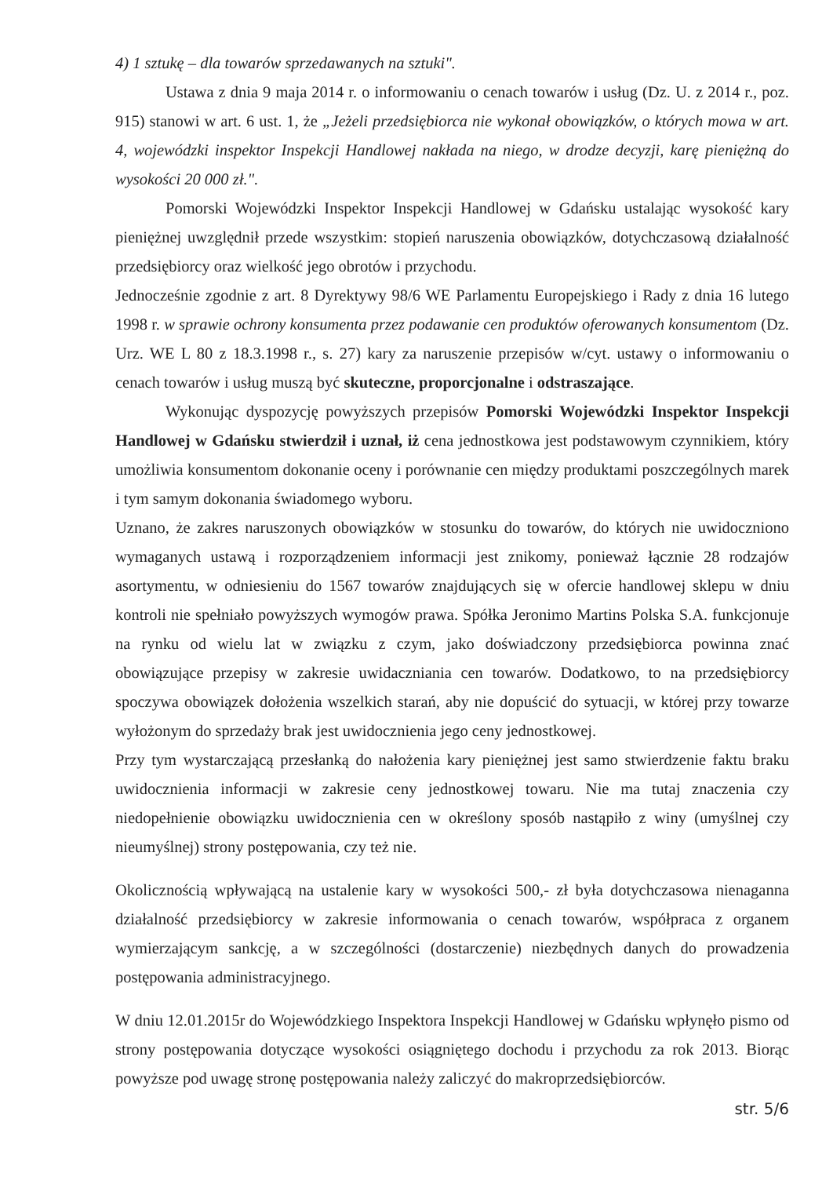4) 1 sztukę – dla towarów sprzedawanych na sztuki".
Ustawa z dnia 9 maja 2014 r. o informowaniu o cenach towarów i usług (Dz. U. z 2014 r., poz. 915) stanowi w art. 6 ust. 1, że „Jeżeli przedsiębiorca nie wykonał obowiązków, o których mowa w art. 4, wojewódzki inspektor Inspekcji Handlowej nakłada na niego, w drodze decyzji, karę pieniężną do wysokości 20 000 zł.".
Pomorski Wojewódzki Inspektor Inspekcji Handlowej w Gdańsku ustalając wysokość kary pieniężnej uwzględnił przede wszystkim: stopień naruszenia obowiązków, dotychczasową działalność przedsiębiorcy oraz wielkość jego obrotów i przychodu.
Jednocześnie zgodnie z art. 8 Dyrektywy 98/6 WE Parlamentu Europejskiego i Rady z dnia 16 lutego 1998 r. w sprawie ochrony konsumenta przez podawanie cen produktów oferowanych konsumentom (Dz. Urz. WE L 80 z 18.3.1998 r., s. 27) kary za naruszenie przepisów w/cyt. ustawy o informowaniu o cenach towarów i usług muszą być skuteczne, proporcjonalne i odstraszające.
Wykonując dyspozycję powyższych przepisów Pomorski Wojewódzki Inspektor Inspekcji Handlowej w Gdańsku stwierdził i uznał, iż cena jednostkowa jest podstawowym czynnikiem, który umożliwia konsumentom dokonanie oceny i porównanie cen między produktami poszczególnych marek i tym samym dokonania świadomego wyboru.
Uznano, że zakres naruszonych obowiązków w stosunku do towarów, do których nie uwidoczniono wymaganych ustawą i rozporządzeniem informacji jest znikomy, ponieważ łącznie 28 rodzajów asortymentu, w odniesieniu do 1567 towarów znajdujących się w ofercie handlowej sklepu w dniu kontroli nie spełniało powyższych wymogów prawa. Spółka Jeronimo Martins Polska S.A. funkcjonuje na rynku od wielu lat w związku z czym, jako doświadczony przedsiębiorca powinna znać obowiązujące przepisy w zakresie uwidaczniania cen towarów. Dodatkowo, to na przedsiębiorcy spoczywa obowiązek dołożenia wszelkich starań, aby nie dopuścić do sytuacji, w której przy towarze wyłożonym do sprzedaży brak jest uwidocznienia jego ceny jednostkowej.
Przy tym wystarczającą przesłanką do nałożenia kary pieniężnej jest samo stwierdzenie faktu braku uwidocznienia informacji w zakresie ceny jednostkowej towaru. Nie ma tutaj znaczenia czy niedopełnienie obowiązku uwidocznienia cen w określony sposób nastąpiło z winy (umyślnej czy nieumyślnej) strony postępowania, czy też nie.
Okolicznością wpływającą na ustalenie kary w wysokości 500,- zł była dotychczasowa nienaganna działalność przedsiębiorcy w zakresie informowania o cenach towarów, współpraca z organem wymierzającym sankcję, a w szczególności (dostarczenie) niezbędnych danych do prowadzenia postępowania administracyjnego.
W dniu 12.01.2015r do Wojewódzkiego Inspektora Inspekcji Handlowej w Gdańsku wpłynęło pismo od strony postępowania dotyczące wysokości osiągniętego dochodu i przychodu za rok 2013. Biorąc powyższe pod uwagę stronę postępowania należy zaliczyć do makroprzedsiębiorców.
str. 5/6